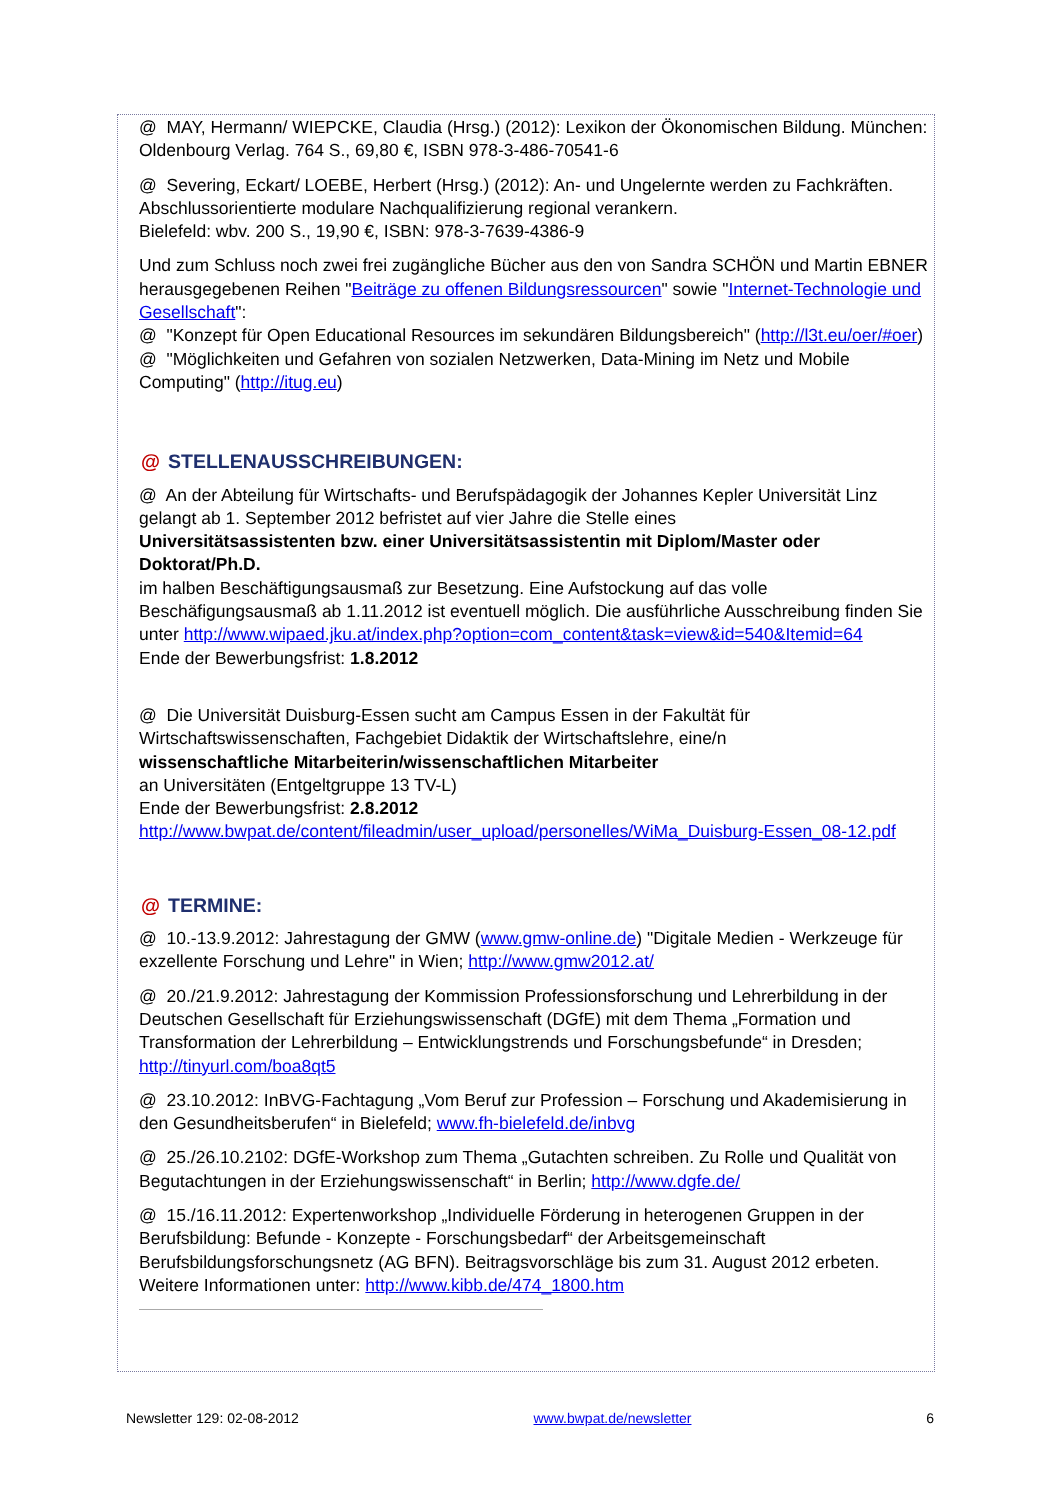@ MAY, Hermann/ WIEPCKE, Claudia (Hrsg.) (2012): Lexikon der Ökonomischen Bildung. München: Oldenbourg Verlag. 764 S., 69,80 €, ISBN 978-3-486-70541-6
@ Severing, Eckart/ LOEBE, Herbert (Hrsg.) (2012): An- und Ungelernte werden zu Fachkräften. Abschlussorientierte modulare Nachqualifizierung regional verankern.
Bielefeld: wbv. 200 S., 19,90 €, ISBN: 978-3-7639-4386-9
Und zum Schluss noch zwei frei zugängliche Bücher aus den von Sandra SCHÖN und Martin EBNER herausgegebenen Reihen "Beiträge zu offenen Bildungsressourcen" sowie "Internet-Technologie und Gesellschaft":
@ "Konzept für Open Educational Resources im sekundären Bildungsbereich" (http://l3t.eu/oer/#oer)
@ "Möglichkeiten und Gefahren von sozialen Netzwerken, Data-Mining im Netz und Mobile Computing" (http://itug.eu)
@ STELLENAUSSCHREIBUNGEN:
@ An der Abteilung für Wirtschafts- und Berufspädagogik der Johannes Kepler Universität Linz gelangt ab 1. September 2012 befristet auf vier Jahre die Stelle eines
Universitätsassistenten bzw. einer Universitätsassistentin mit Diplom/Master oder Doktorat/Ph.D.
im halben Beschäftigungsausmaß zur Besetzung. Eine Aufstockung auf das volle Beschäfigungsausmaß ab 1.11.2012 ist eventuell möglich. Die ausführliche Ausschreibung finden Sie unter http://www.wipaed.jku.at/index.php?option=com_content&task=view&id=540&Itemid=64
Ende der Bewerbungsfrist: 1.8.2012
@ Die Universität Duisburg-Essen sucht am Campus Essen in der Fakultät für Wirtschaftswissenschaften, Fachgebiet Didaktik der Wirtschaftslehre, eine/n
wissenschaftliche Mitarbeiterin/wissenschaftlichen Mitarbeiter
an Universitäten (Entgeltgruppe 13 TV-L)
Ende der Bewerbungsfrist: 2.8.2012
http://www.bwpat.de/content/fileadmin/user_upload/personelles/WiMa_Duisburg-Essen_08-12.pdf
@ TERMINE:
@ 10.-13.9.2012: Jahrestagung der GMW (www.gmw-online.de) "Digitale Medien - Werkzeuge für exzellente Forschung und Lehre" in Wien; http://www.gmw2012.at/
@ 20./21.9.2012: Jahrestagung der Kommission Professionsforschung und Lehrerbildung in der Deutschen Gesellschaft für Erziehungswissenschaft (DGfE) mit dem Thema „Formation und Transformation der Lehrerbildung – Entwicklungstrends und Forschungsbefunde“ in Dresden; http://tinyurl.com/boa8qt5
@ 23.10.2012: InBVG-Fachtagung „Vom Beruf zur Profession – Forschung und Akademisierung in den Gesundheitsberufen“ in Bielefeld; www.fh-bielefeld.de/inbvg
@ 25./26.10.2102: DGfE-Workshop zum Thema „Gutachten schreiben. Zu Rolle und Qualität von Begutachtungen in der Erziehungswissenschaft“ in Berlin; http://www.dgfe.de/
@ 15./16.11.2012: Expertenworkshop „Individuelle Förderung in heterogenen Gruppen in der Berufsbildung: Befunde - Konzepte - Forschungsbedarf“ der Arbeitsgemeinschaft Berufsbildungsforschungsnetz (AG BFN). Beitragsvorschläge bis zum 31. August 2012 erbeten. Weitere Informationen unter: http://www.kibb.de/474_1800.htm
Newsletter 129: 02-08-2012 www.bwpat.de/newsletter 6